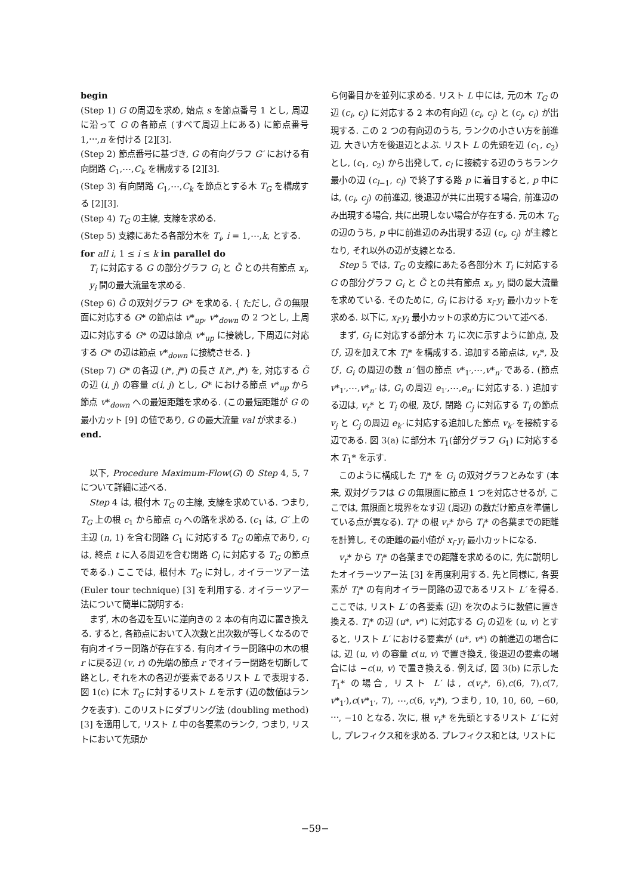begin
(Step 1) G の周辺を求め, 始点 s を節点番号 1 とし, 周辺に沿って G の各節点 (すべて周辺上にある) に節点番号 1,⋯,n を付ける [2][3].
(Step 2) 節点番号に基づき, G の有向グラフ G′ における有向閉路 C<sub>1</sub>,⋯,C<sub>k</sub> を構成する [2][3].
(Step 3) 有向閉路 C<sub>1</sub>,⋯,C<sub>k</sub> を節点とする木 T<sub>G</sub> を構成する [2][3].
(Step 4) T<sub>G</sub> の主線, 支線を求める.
(Step 5) 支線にあたる各部分木を T<sub>i</sub>, i = 1,⋯,k, とする.
for all i, 1 ≤ i ≤ k in parallel do
T<sub>i</sub> に対応する G の部分グラフ G<sub>i</sub> と G̃ との共有節点 x<sub>i</sub>, y<sub>i</sub> 間の最大流量を求める.
(Step 6) G̃ の双対グラフ G* を求める. { ただし, G̃ の無限面に対応する G* の節点は v*<sub>up</sub>, v*<sub>down</sub> の 2 つとし, 上周辺に対応する G* の辺は節点 v*<sub>up</sub> に接続し, 下周辺に対応する G* の辺は節点 v*<sub>down</sub> に接続させる. }
(Step 7) G* の各辺 (i*, j*) の長さ l(i*, j*) を, 対応する G̃ の辺 (i, j) の容量 c(i, j) とし, G* における節点 v*<sub>up</sub> から節点 v*<sub>down</sub> への最短距離を求める. (この最短距離が G の最小カット [9] の値であり, G の最大流量 val が求まる.)
end.
以下, Procedure Maximum-Flow(G) の Step 4, 5, 7 について詳細に述べる.
Step 4 は, 根付木 T<sub>G</sub> の主線, 支線を求めている. つまり, T<sub>G</sub> 上の根 c<sub>1</sub> から節点 c<sub>l</sub> への路を求める. (c<sub>1</sub> は, G′ 上の主辺 (n, 1) を含む閉路 C<sub>1</sub> に対応する T<sub>G</sub> の節点であり, c<sub>l</sub> は, 終点 t に入る周辺を含む閉路 C<sub>l</sub> に対応する T<sub>G</sub> の節点である.) ここでは, 根付木 T<sub>G</sub> に対し, オイラーツアー法 (Euler tour technique) [3] を利用する. オイラーツアー法について簡単に説明する:
まず, 木の各辺を互いに逆向きの 2 本の有向辺に置き換える. すると, 各節点において入次数と出次数が等しくなるので有向オイラー閉路が存在する. 有向オイラー閉路中の木の根 r に戻る辺 (v, r) の先端の節点 r でオイラー閉路を切断して路とし, それを木の各辺が要素であるリスト L で表現する. 図 1(c) に木 T<sub>G</sub> に対するリスト L を示す (辺の数値はランクを表す). このリストにダブリング法 (doubling method)[3] を適用して, リスト L 中の各要素のランク, つまり, リストにおいて先頭か
ら何番目かを並列に求める. リスト L 中には, 元の木 T<sub>G</sub> の辺 (c<sub>i</sub>, c<sub>j</sub>) に対応する 2 本の有向辺 (c<sub>i</sub>, c<sub>j</sub>) と (c<sub>j</sub>, c<sub>i</sub>) が出現する. この 2 つの有向辺のうち, ランクの小さい方を前進辺, 大きい方を後退辺とよぶ. リスト L の先頭を辺 (c<sub>1</sub>, c<sub>2</sub>) とし, (c<sub>1</sub>, c<sub>2</sub>) から出発して, c<sub>l</sub> に接続する辺のうちランク最小の辺 (c<sub>l−1</sub>, c<sub>l</sub>) で終了する路 p に着目すると, p 中には, (c<sub>i</sub>, c<sub>j</sub>) の前進辺, 後退辺が共に出現する場合, 前進辺のみ出現する場合, 共に出現しない場合が存在する. 元の木 T<sub>G</sub> の辺のうち, p 中に前進辺のみ出現する辺 (c<sub>i</sub>, c<sub>j</sub>) が主線となり, それ以外の辺が支線となる.
Step 5 では, T<sub>G</sub> の支線にあたる各部分木 T<sub>i</sub> に対応する G の部分グラフ G<sub>i</sub> と G̃ との共有節点 x<sub>i</sub>, y<sub>i</sub> 間の最大流量を求めている. そのために, G<sub>i</sub> における x<sub>i</sub>-y<sub>i</sub> 最小カットを求める. 以下に, x<sub>i</sub>-y<sub>i</sub> 最小カットの求め方について述べる.
まず, G<sub>i</sub> に対応する部分木 T<sub>i</sub> に次に示すように節点, 及び, 辺を加えて木 T<sub>i</sub>* を構成する. 追加する節点は, v<sub>r</sub>*, 及び, G<sub>i</sub> の周辺の数 n′ 個の節点 v*<sub>1′</sub>,⋯,v*<sub>n′</sub> である. (節点 v*<sub>1′</sub>,⋯,v*<sub>n′</sub> は, G<sub>i</sub> の周辺 e<sub>1′</sub>,⋯,e<sub>n′</sub> に対応する. ) 追加する辺は, v<sub>r</sub>* と T<sub>i</sub> の根, 及び, 閉路 C<sub>j</sub> に対応する T<sub>i</sub> の節点 v<sub>j</sub> と C<sub>j</sub> の周辺 e<sub>k′</sub> に対応する追加した節点 v<sub>k′</sub> を接続する辺である. 図 3(a) に部分木 T<sub>1</sub>(部分グラフ G<sub>1</sub>) に対応する木 T<sub>1</sub>* を示す.
このように構成した T<sub>i</sub>* を G<sub>i</sub> の双対グラフとみなす (本来, 双対グラフは G の無限面に節点 1 つを対応させるが, ここでは, 無限面と境界をなす辺 (周辺) の数だけ節点を準備している点が異なる). T<sub>i</sub>* の根 v<sub>r</sub>* から T<sub>i</sub>* の各葉までの距離を計算し, その距離の最小値が x<sub>i</sub>-y<sub>i</sub> 最小カットになる.
v<sub>r</sub>* から T<sub>i</sub>* の各葉までの距離を求めるのに, 先に説明したオイラーツアー法 [3] を再度利用する. 先と同様に, 各要素が T<sub>i</sub>* の有向オイラー閉路の辺であるリスト L′ を得る. ここでは, リスト L′ の各要素 (辺) を次のように数値に置き換える. T<sub>i</sub>* の辺 (u*, v*) に対応する G<sub>i</sub> の辺を (u, v) とすると, リスト L′ における要素が (u*, v*) の前進辺の場合には, 辺 (u, v) の容量 c(u, v) で置き換え, 後退辺の要素の場合には −c(u, v) で置き換える. 例えば, 図 3(b) に示した T<sub>1</sub>* の場合, リスト L′ は, c(v<sub>r</sub>*, 6),c(6, 7),c(7, v*<sub>1′</sub>),c(v*<sub>1′</sub>, 7), ⋯,c(6, v<sub>r</sub>*), つまり, 10, 10, 60, −60, ⋯, −10 となる. 次に, 根 v<sub>r</sub>* を先頭とするリスト L′ に対し, プレフィクス和を求める. プレフィクス和とは, リストに
−59−